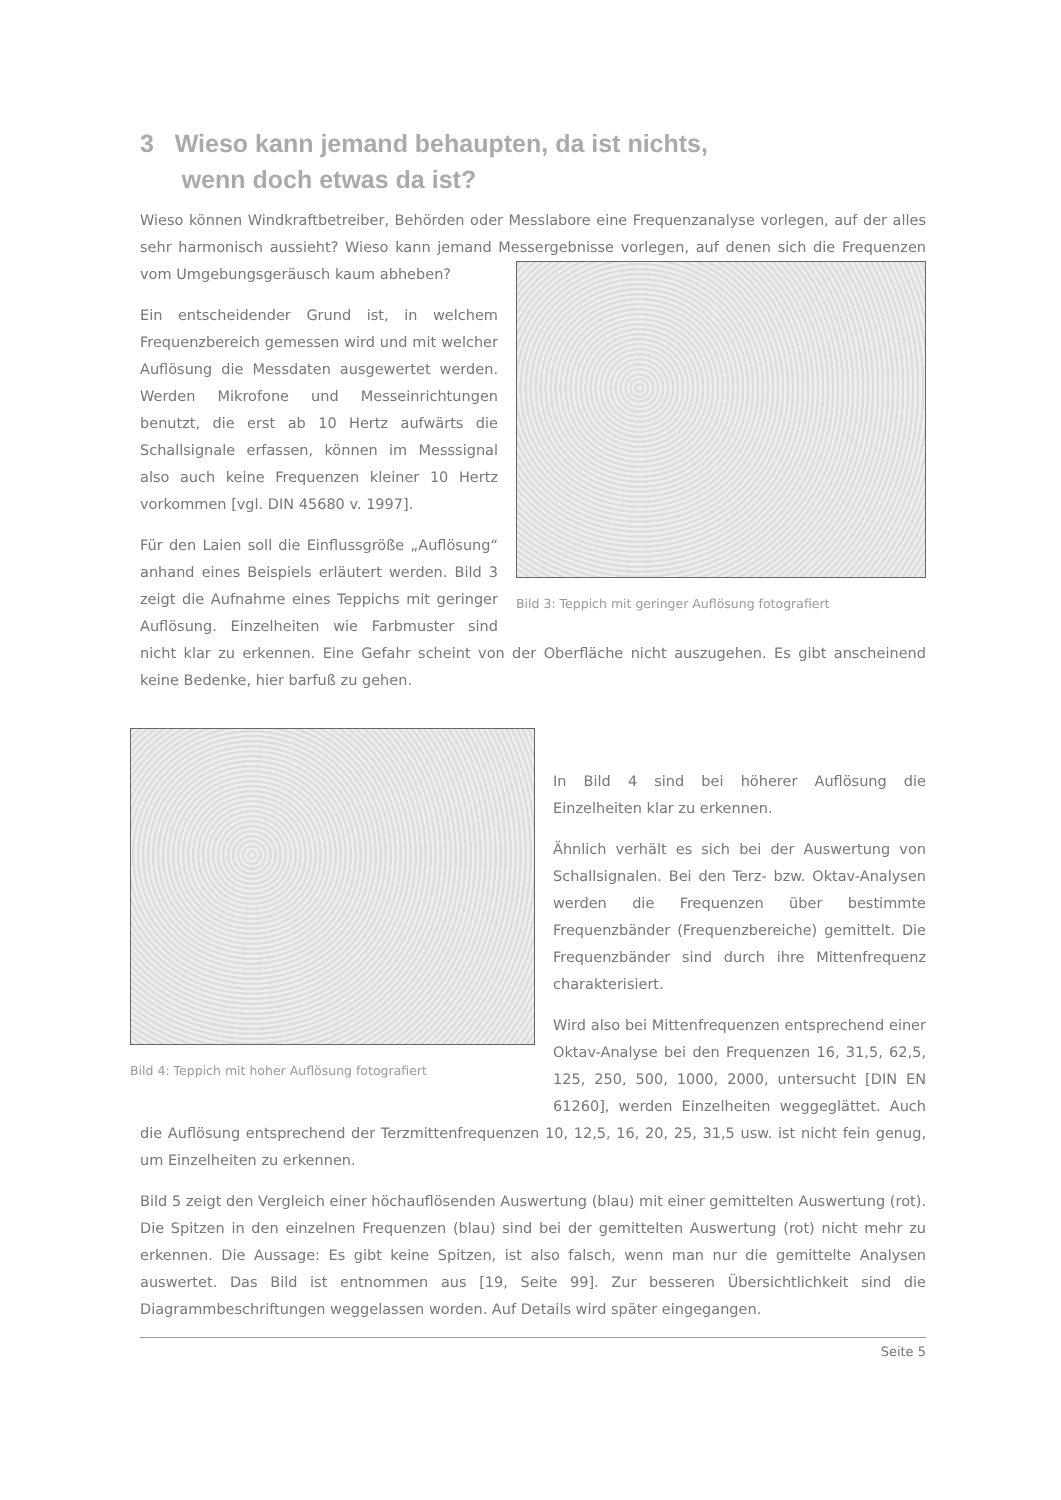3 Wieso kann jemand behaupten, da ist nichts,
wenn doch etwas da ist?
Wieso können Windkraftbetreiber, Behörden oder Messlabore eine Frequenzanalyse vorlegen, auf der alles sehr harmonisch aussieht? Wieso kann jemand Messergebnisse vorlegen, auf denen sich die Bild 3: Teppich mit geringer Auflösung fotografiert Frequenzen vom Umgebungsgeräusch kaum abheben?
Ein entscheidender Grund ist, in welchem Frequenzbereich gemessen wird und mit welcher Auflösung die Messdaten ausgewertet werden. Werden Mikrofone und Messeinrichtungen benutzt, die erst ab 10 Hertz aufwärts die Schallsignale erfassen, können im Messsignal also auch keine Frequenzen kleiner 10 Hertz vorkommen [vgl. DIN 45680 v. 1997].
Für den Laien soll die Einflussgröße „Auflösung“ anhand eines Beispiels erläutert werden. Bild 3 zeigt die Aufnahme eines Teppichs mit geringer Auflösung. Einzelheiten wie Farbmuster sind nicht klar zu erkennen. Eine Gefahr scheint von der Oberfläche nicht auszugehen. Es gibt anscheinend keine Bedenke, hier barfuß zu gehen.
Bild 4: Teppich mit hoher Auflösung fotografiert
In Bild 4 sind bei höherer Auflösung die Einzelheiten klar zu erkennen.
Ähnlich verhält es sich bei der Auswertung von Schallsignalen. Bei den Terz- bzw. Oktav-Analysen werden die Frequenzen über bestimmte Frequenzbänder (Frequenzbereiche) gemittelt. Die Frequenzbänder sind durch ihre Mittenfrequenz charakterisiert.
Wird also bei Mittenfrequenzen entsprechend einer Oktav-Analyse bei den Frequenzen 16, 31,5, 62,5, 125, 250, 500, 1000, 2000, untersucht [DIN EN 61260], werden Einzelheiten weggeglättet. Auch die Auflösung entsprechend der Terzmittenfrequenzen 10, 12,5, 16, 20, 25, 31,5 usw. ist nicht fein genug, um Einzelheiten zu erkennen.
Bild 5 zeigt den Vergleich einer höchauflösenden Auswertung (blau) mit einer gemittelten Auswertung (rot). Die Spitzen in den einzelnen Frequenzen (blau) sind bei der gemittelten Auswertung (rot) nicht mehr zu erkennen. Die Aussage: Es gibt keine Spitzen, ist also falsch, wenn man nur die gemittelte Analysen auswertet. Das Bild ist entnommen aus [19, Seite 99]. Zur besseren Übersichtlichkeit sind die Diagrammbeschriftungen weggelassen worden. Auf Details wird später eingegangen.
Seite 5